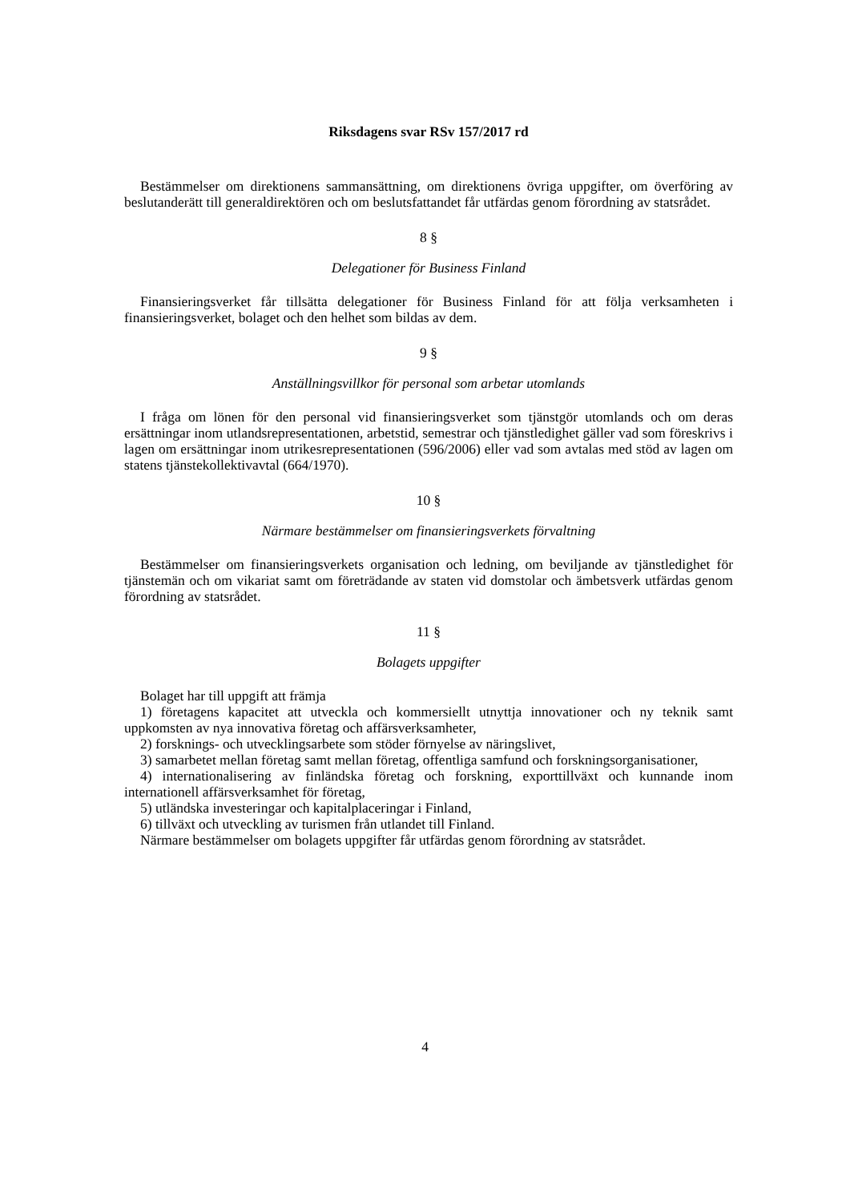Riksdagens svar RSv 157/2017 rd
Bestämmelser om direktionens sammansättning, om direktionens övriga uppgifter, om överföring av beslutanderätt till generaldirektören och om beslutsfattandet får utfärdas genom förordning av statsrådet.
8 §
Delegationer för Business Finland
Finansieringsverket får tillsätta delegationer för Business Finland för att följa verksamheten i finansieringsverket, bolaget och den helhet som bildas av dem.
9 §
Anställningsvillkor för personal som arbetar utomlands
I fråga om lönen för den personal vid finansieringsverket som tjänstgör utomlands och om deras ersättningar inom utlandsrepresentationen, arbetstid, semestrar och tjänstledighet gäller vad som föreskrivs i lagen om ersättningar inom utrikesrepresentationen (596/2006) eller vad som avtalas med stöd av lagen om statens tjänstekollektivavtal (664/1970).
10 §
Närmare bestämmelser om finansieringsverkets förvaltning
Bestämmelser om finansieringsverkets organisation och ledning, om beviljande av tjänstledighet för tjänstemän och om vikariat samt om företrädande av staten vid domstolar och ämbetsverk utfärdas genom förordning av statsrådet.
11 §
Bolagets uppgifter
Bolaget har till uppgift att främja
1) företagens kapacitet att utveckla och kommersiellt utnyttja innovationer och ny teknik samt uppkomsten av nya innovativa företag och affärsverksamheter,
2) forsknings- och utvecklingsarbete som stöder förnyelse av näringslivet,
3) samarbetet mellan företag samt mellan företag, offentliga samfund och forskningsorganisationer,
4) internationalisering av finländska företag och forskning, exporttillväxt och kunnande inom internationell affärsverksamhet för företag,
5) utländska investeringar och kapitalplaceringar i Finland,
6) tillväxt och utveckling av turismen från utlandet till Finland.
Närmare bestämmelser om bolagets uppgifter får utfärdas genom förordning av statsrådet.
4